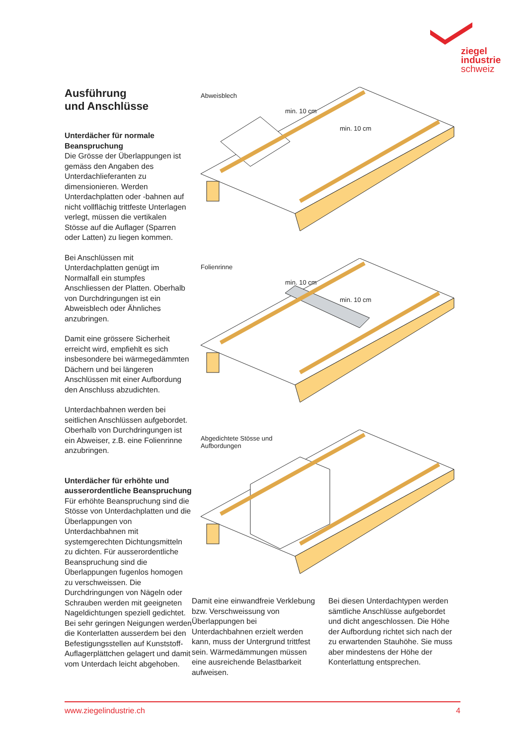ziegel
industrie
schweiz
Ausführung
und Anschlüsse
Unterdächer für normale Beanspruchung
Die Grösse der Überlappungen ist gemäss den Angaben des Unterdachlieferanten zu dimensionieren. Werden Unterdachplatten oder -bahnen auf nicht vollflächig trittfeste Unterlagen verlegt, müssen die vertikalen Stösse auf die Auflager (Sparren oder Latten) zu liegen kommen.
Bei Anschlüssen mit Unterdachplatten genügt im Normalfall ein stumpfes Anschliessen der Platten. Oberhalb von Durchdringungen ist ein Abweisblech oder Ähnliches anzubringen.
Damit eine grössere Sicherheit erreicht wird, empfiehlt es sich insbesondere bei wärmegedämmten Dächern und bei längeren Anschlüssen mit einer Aufbordung den Anschluss abzudichten.
Unterdachbahnen werden bei seitlichen Anschlüssen aufgebordet. Oberhalb von Durchdringungen ist ein Abweiser, z.B. eine Folienrinne anzubringen.
Unterdächer für erhöhte und ausserordentliche Beanspruchung
Für erhöhte Beanspruchung sind die Stösse von Unterdachplatten und die Überlappungen von Unterdachbahnen mit systemgerechten Dichtungsmitteln zu dichten. Für ausserordentliche Beanspruchung sind die Überlappungen fugenlos homogen zu verschweissen. Die Durchdringungen von Nägeln oder Schrauben werden mit geeigneten Nageldichtungen speziell gedichtet. Bei sehr geringen Neigungen werden die Konterlatten ausserdem bei den Befestigungsstellen auf Kunststoff-Auflagerplättchen gelagert und damit vom Unterdach leicht abgehoben.
Abweisblech
min. 10 cm
min. 10 cm
Folienrinne
min. 10 cm
min. 10 cm
Abgedichtete Stösse und
Aufbordungen
Damit eine einwandfreie Verklebung bzw. Verschweissung von Überlappungen bei Unterdachbahnen erzielt werden kann, muss der Untergrund trittfest sein. Wärmedämmungen müssen eine ausreichende Belastbarkeit aufweisen.
Bei diesen Unterdachtypen werden sämtliche Anschlüsse aufgebordet und dicht angeschlossen. Die Höhe der Aufbordung richtet sich nach der zu erwartenden Stauhöhe. Sie muss aber mindestens der Höhe der Konterlattung entsprechen.
www.ziegelindustrie.ch 4